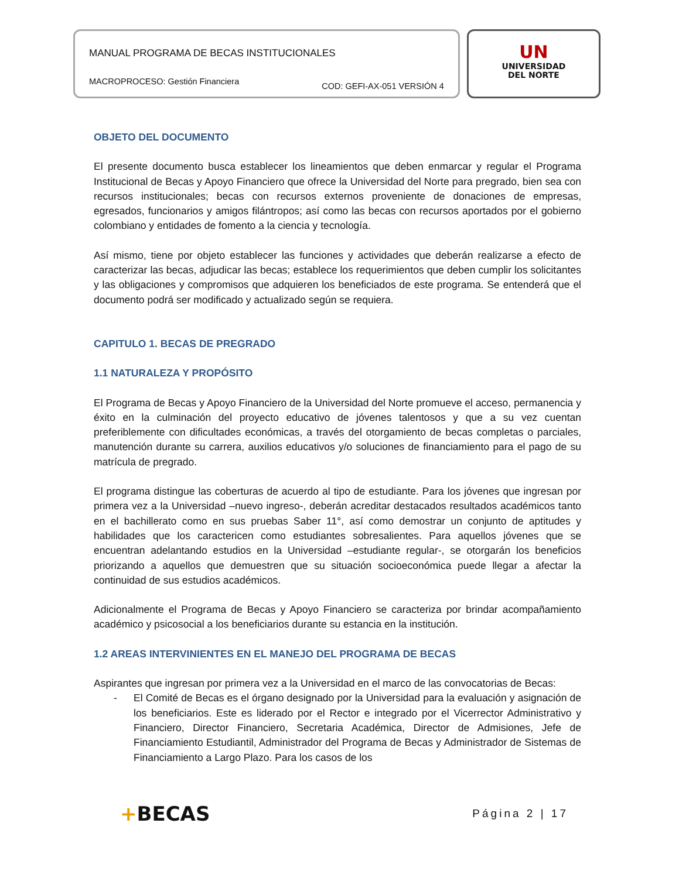MANUAL PROGRAMA DE BECAS INSTITUCIONALES
MACROPROCESO: Gestión Financiera COD: GEFI-AX-051 VERSIÓN 4
UN
UNIVERSIDAD
DEL NORTE
OBJETO DEL DOCUMENTO
El presente documento busca establecer los lineamientos que deben enmarcar y regular el Programa Institucional de Becas y Apoyo Financiero que ofrece la Universidad del Norte para pregrado, bien sea con recursos institucionales; becas con recursos externos proveniente de donaciones de empresas, egresados, funcionarios y amigos filántropos; así como las becas con recursos aportados por el gobierno colombiano y entidades de fomento a la ciencia y tecnología.
Así mismo, tiene por objeto establecer las funciones y actividades que deberán realizarse a efecto de caracterizar las becas, adjudicar las becas; establece los requerimientos que deben cumplir los solicitantes y las obligaciones y compromisos que adquieren los beneficiados de este programa. Se entenderá que el documento podrá ser modificado y actualizado según se requiera.
CAPITULO 1. BECAS DE PREGRADO
1.1 NATURALEZA Y PROPÓSITO
El Programa de Becas y Apoyo Financiero de la Universidad del Norte promueve el acceso, permanencia y éxito en la culminación del proyecto educativo de jóvenes talentosos y que a su vez cuentan preferiblemente con dificultades económicas, a través del otorgamiento de becas completas o parciales, manutención durante su carrera, auxilios educativos y/o soluciones de financiamiento para el pago de su matrícula de pregrado.
El programa distingue las coberturas de acuerdo al tipo de estudiante. Para los jóvenes que ingresan por primera vez a la Universidad –nuevo ingreso-, deberán acreditar destacados resultados académicos tanto en el bachillerato como en sus pruebas Saber 11°, así como demostrar un conjunto de aptitudes y habilidades que los caractericen como estudiantes sobresalientes. Para aquellos jóvenes que se encuentran adelantando estudios en la Universidad –estudiante regular-, se otorgarán los beneficios priorizando a aquellos que demuestren que su situación socioeconómica puede llegar a afectar la continuidad de sus estudios académicos.
Adicionalmente el Programa de Becas y Apoyo Financiero se caracteriza por brindar acompañamiento académico y psicosocial a los beneficiarios durante su estancia en la institución.
1.2 AREAS INTERVINIENTES EN EL MANEJO DEL PROGRAMA DE BECAS
Aspirantes que ingresan por primera vez a la Universidad en el marco de las convocatorias de Becas:
- El Comité de Becas es el órgano designado por la Universidad para la evaluación y asignación de los beneficiarios. Este es liderado por el Rector e integrado por el Vicerrector Administrativo y Financiero, Director Financiero, Secretaria Académica, Director de Admisiones, Jefe de Financiamiento Estudiantil, Administrador del Programa de Becas y Administrador de Sistemas de Financiamiento a Largo Plazo. Para los casos de los
+BECAS Página 2 | 17